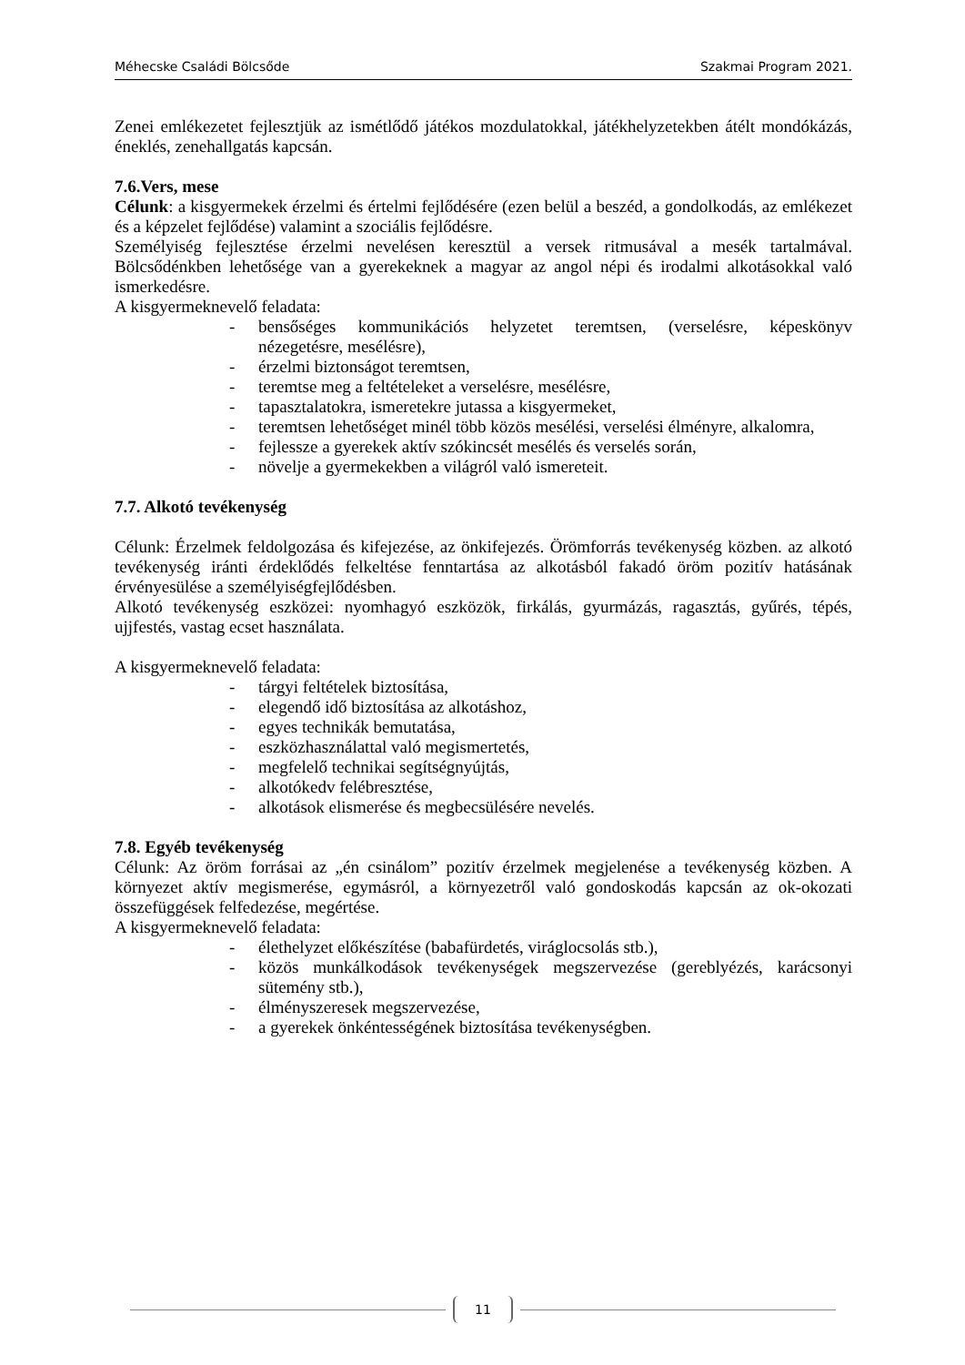Méhecske Családi Bölcsőde Szakmai Program 2021.
Zenei emlékezetet fejlesztjük az ismétlődő játékos mozdulatokkal, játékhelyzetekben átélt mondókázás, éneklés, zenehallgatás kapcsán.
7.6.Vers, mese
Célunk: a kisgyermekek érzelmi és értelmi fejlődésére (ezen belül a beszéd, a gondolkodás, az emlékezet és a képzelet fejlődése) valamint a szociális fejlődésre.
Személyiség fejlesztése érzelmi nevelésen keresztül a versek ritmusával a mesék tartalmával. Bölcsődénkben lehetősége van a gyerekeknek a magyar az angol népi és irodalmi alkotásokkal való ismerkedésre.
A kisgyermeknevelő feladata:
- bensőséges kommunikációs helyzetet teremtsen, (verselésre, képeskönyv nézegetésre, mesélésre),
- érzelmi biztonságot teremtsen,
- teremtse meg a feltételeket a verselésre, mesélésre,
- tapasztalatokra, ismeretekre jutassa a kisgyermeket,
- teremtsen lehetőséget minél több közös mesélési, verselési élményre, alkalomra,
- fejlessze a gyerekek aktív szókincsét mesélés és verselés során,
- növelje a gyermekekben a világról való ismereteit.
7.7. Alkotó tevékenység
Célunk: Érzelmek feldolgozása és kifejezése, az önkifejezés. Örömforrás tevékenység közben. az alkotó tevékenység iránti érdeklődés felkeltése fenntartása az alkotásból fakadó öröm pozitív hatásának érvényesülése a személyiségfejlődésben.
Alkotó tevékenység eszközei: nyomhagyó eszközök, firkálás, gyurmázás, ragasztás, gyűrés, tépés, ujjfestés, vastag ecset használata.
A kisgyermeknevelő feladata:
- tárgyi feltételek biztosítása,
- elegendő idő biztosítása az alkotáshoz,
- egyes technikák bemutatása,
- eszközhasználattal való megismertetés,
- megfelelő technikai segítségnyújtás,
- alkotókedv felébresztése,
- alkotások elismerése és megbecsülésére nevelés.
7.8. Egyéb tevékenység
Célunk: Az öröm forrásai az „én csinálom” pozitív érzelmek megjelenése a tevékenység közben. A környezet aktív megismerése, egymásról, a környezetről való gondoskodás kapcsán az ok-okozati összefüggések felfedezése, megértése.
A kisgyermeknevelő feladata:
- élethelyzet előkészítése (babafürdetés, viráglocsolás stb.),
- közös munkálkodások tevékenységek megszervezése (gereblyézés, karácsonyi sütemény stb.),
- élményszeresek megszervezése,
- a gyerekek önkéntességének biztosítása tevékenységben.
11